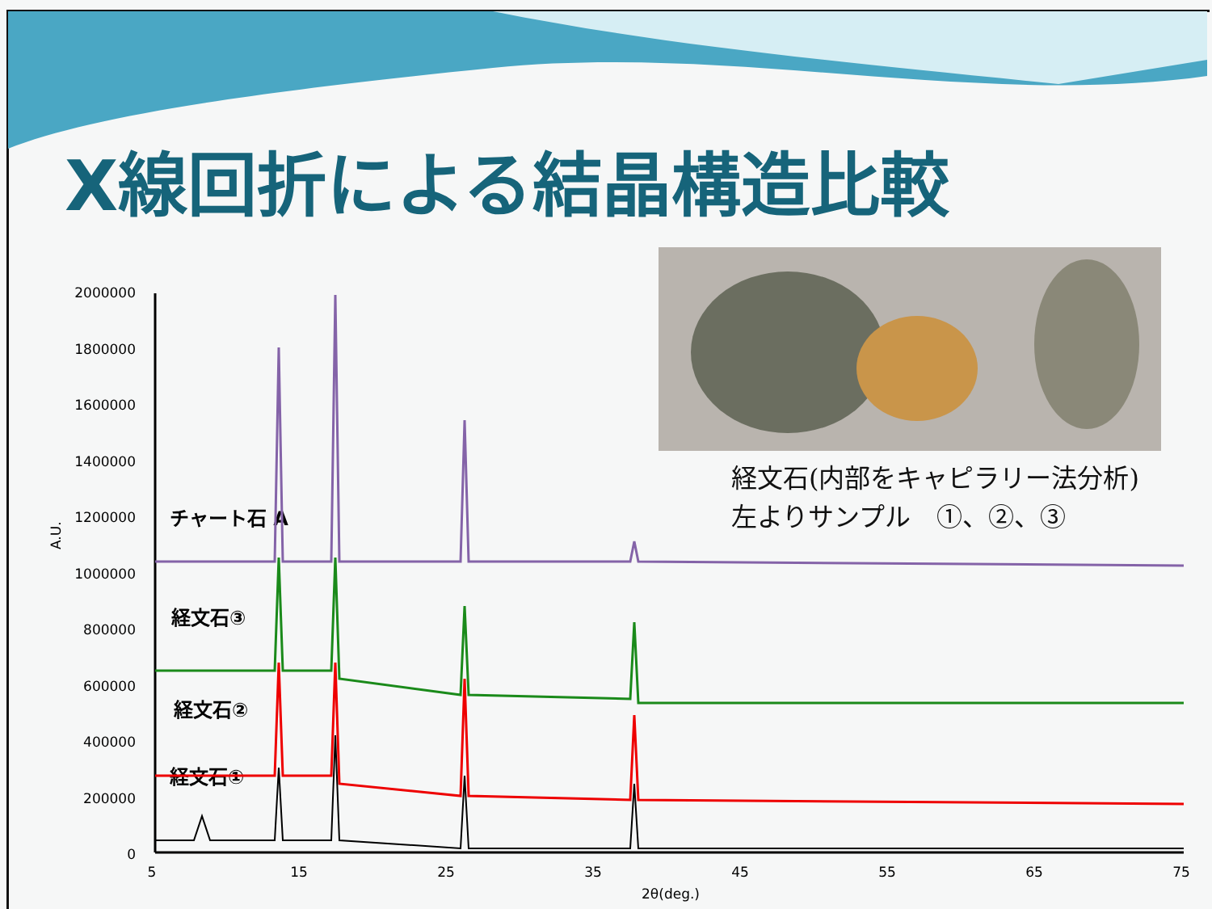X線回折による結晶構造比較
経文石(内部をキャピラリー法分析)
左よりサンプル　①、②、③
2000000
1800000
1600000
1400000
1200000
1000000
800000
600000
400000
200000
0
5
15
25
35
45
55
65
75
2θ(deg.)
A.U.
チャート石 A
経文石③
経文石②
経文石①